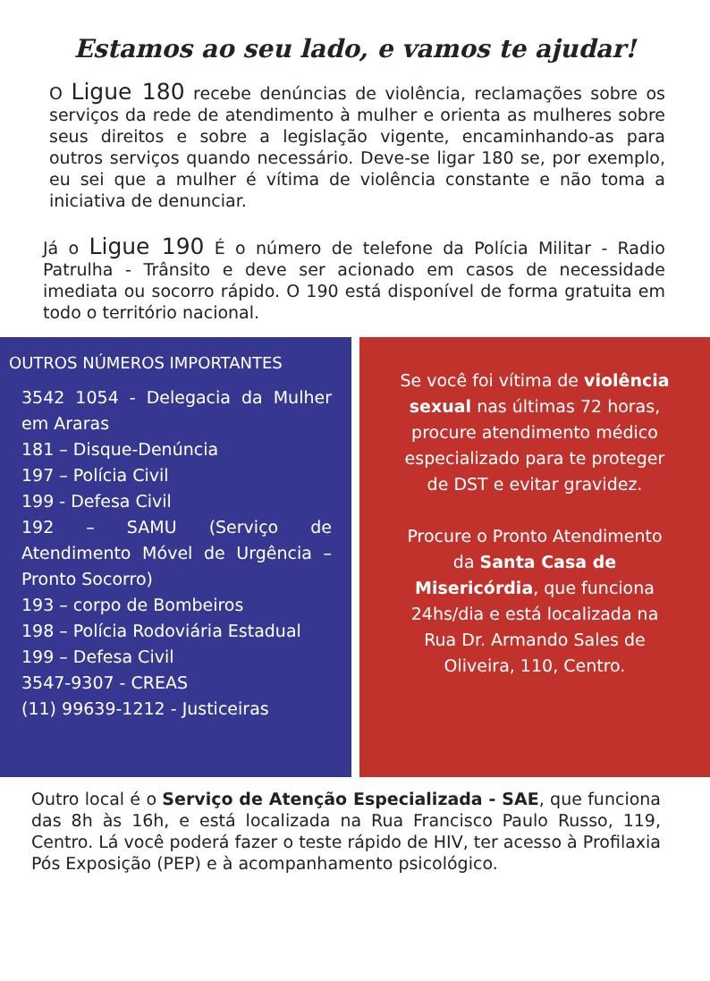Estamos ao seu lado, e vamos te ajudar!
O Ligue 180 recebe denúncias de violência, reclamações sobre os serviços da rede de atendimento à mulher e orienta as mulheres sobre seus direitos e sobre a legislação vigente, encaminhando-as para outros serviços quando necessário. Deve-se ligar 180 se, por exemplo, eu sei que a mulher é vítima de violência constante e não toma a iniciativa de denunciar.
Já o Ligue 190 É o número de telefone da Polícia Militar - Radio Patrulha - Trânsito e deve ser acionado em casos de necessidade imediata ou socorro rápido. O 190 está disponível de forma gratuita em todo o território nacional.
OUTROS NÚMEROS IMPORTANTES
3542 1054 - Delegacia da Mulher em Araras
181 – Disque-Denúncia
197 – Polícia Civil
199 - Defesa Civil
192 – SAMU (Serviço de Atendimento Móvel de Urgência – Pronto Socorro)
193 – corpo de Bombeiros
198 – Polícia Rodoviária Estadual
199 – Defesa Civil
3547-9307 - CREAS
(11) 99639-1212 - Justiceiras
Se você foi vítima de violência sexual nas últimas 72 horas, procure atendimento médico especializado para te proteger de DST e evitar gravidez.
Procure o Pronto Atendimento da Santa Casa de Misericórdia, que funciona 24hs/dia e está localizada na Rua Dr. Armando Sales de Oliveira, 110, Centro.
Outro local é o Serviço de Atenção Especializada - SAE, que funciona das 8h às 16h, e está localizada na Rua Francisco Paulo Russo, 119, Centro. Lá você poderá fazer o teste rápido de HIV, ter acesso à Profilaxia Pós Exposição (PEP) e à acompanhamento psicológico.